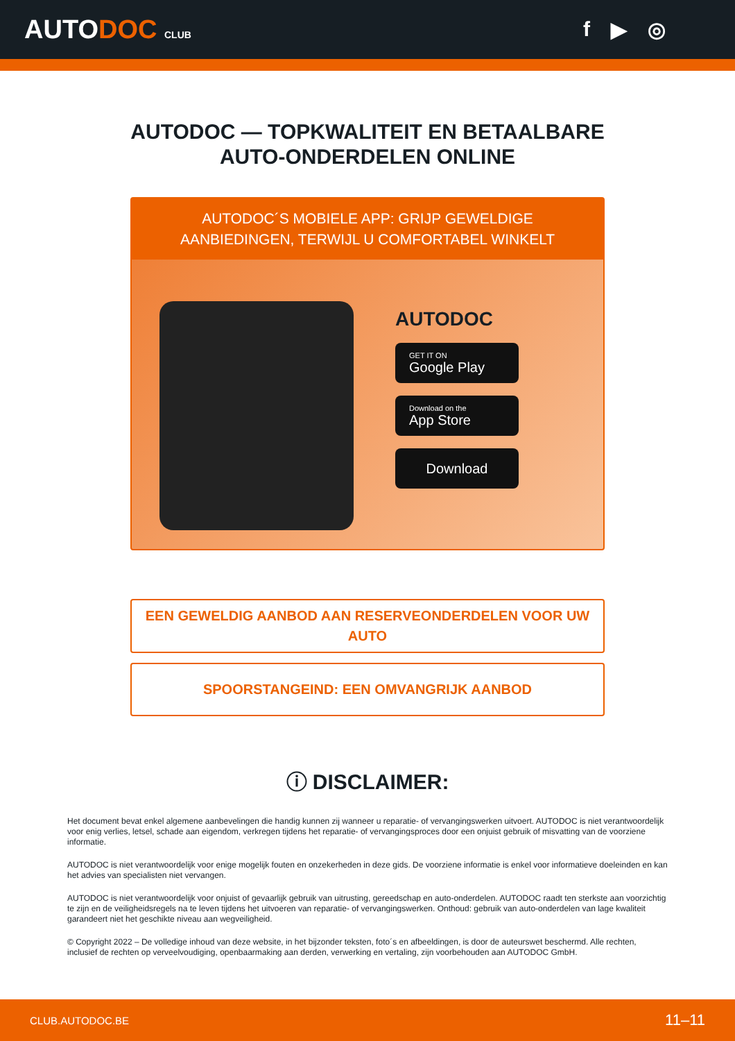AUTODOC CLUB
f ▶ ◎
AUTODOC — TOPKWALITEIT EN BETAALBARE AUTO-ONDERDELEN ONLINE
AUTODOC´S MOBIELE APP: GRIJP GEWELDIGE AANBIEDINGEN, TERWIJL U COMFORTABEL WINKELT
AUTODOC
GET IT ON
Google Play
Download on the
App Store
Download
EEN GEWELDIG AANBOD AAN RESERVEONDERDELEN VOOR UW AUTO
SPOORSTANGEIND: EEN OMVANGRIJK AANBOD
ⓘ DISCLAIMER:
Het document bevat enkel algemene aanbevelingen die handig kunnen zij wanneer u reparatie- of vervangingswerken uitvoert. AUTODOC is niet verantwoordelijk voor enig verlies, letsel, schade aan eigendom, verkregen tijdens het reparatie- of vervangingsproces door een onjuist gebruik of misvatting van de voorziene informatie.
AUTODOC is niet verantwoordelijk voor enige mogelijk fouten en onzekerheden in deze gids. De voorziene informatie is enkel voor informatieve doeleinden en kan het advies van specialisten niet vervangen.
AUTODOC is niet verantwoordelijk voor onjuist of gevaarlijk gebruik van uitrusting, gereedschap en auto-onderdelen. AUTODOC raadt ten sterkste aan voorzichtig te zijn en de veiligheidsregels na te leven tijdens het uitvoeren van reparatie- of vervangingswerken. Onthoud: gebruik van auto-onderdelen van lage kwaliteit garandeert niet het geschikte niveau aan wegveiligheid.
© Copyright 2022 – De volledige inhoud van deze website, in het bijzonder teksten, foto´s en afbeeldingen, is door de auteurswet beschermd. Alle rechten, inclusief de rechten op verveelvoudiging, openbaarmaking aan derden, verwerking en vertaling, zijn voorbehouden aan AUTODOC GmbH.
CLUB.AUTODOC.BE 11–11